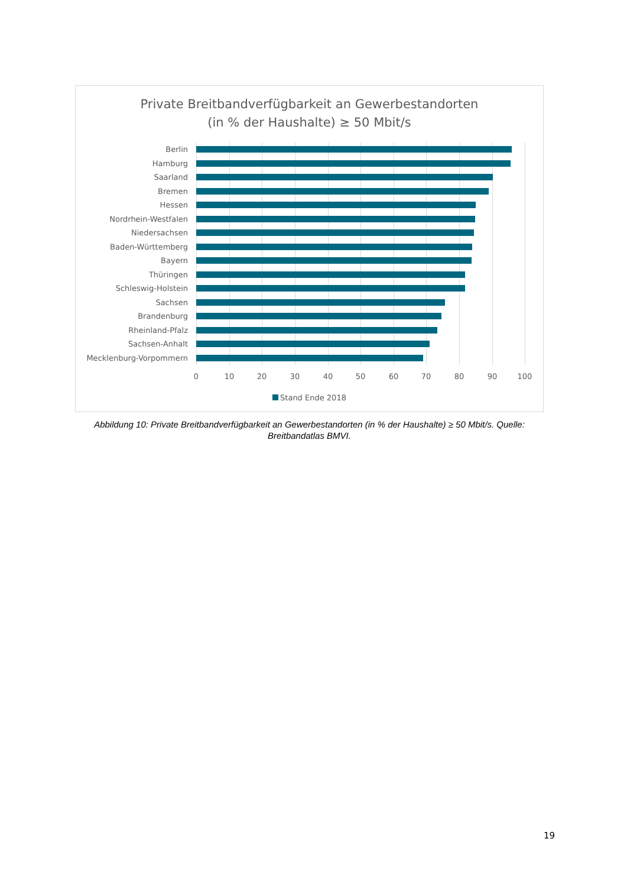Private Breitbandverfügbarkeit an Gewerbestandorten
(in % der Haushalte) ≥ 50 Mbit/s
Berlin
Hamburg
Saarland
Bremen
Hessen
Nordrhein-Westfalen
Niedersachsen
Baden-Württemberg
Bayern
Thüringen
Schleswig-Holstein
Sachsen
Brandenburg
Rheinland-Pfalz
Sachsen-Anhalt
Mecklenburg-Vorpommern
0 10 20 30 40 50 60 70 80 90 100
Stand Ende 2018
Abbildung 10: Private Breitbandverfügbarkeit an Gewerbestandorten (in % der Haushalte) ≥ 50 Mbit/s. Quelle: Breitbandatlas BMVI.
19